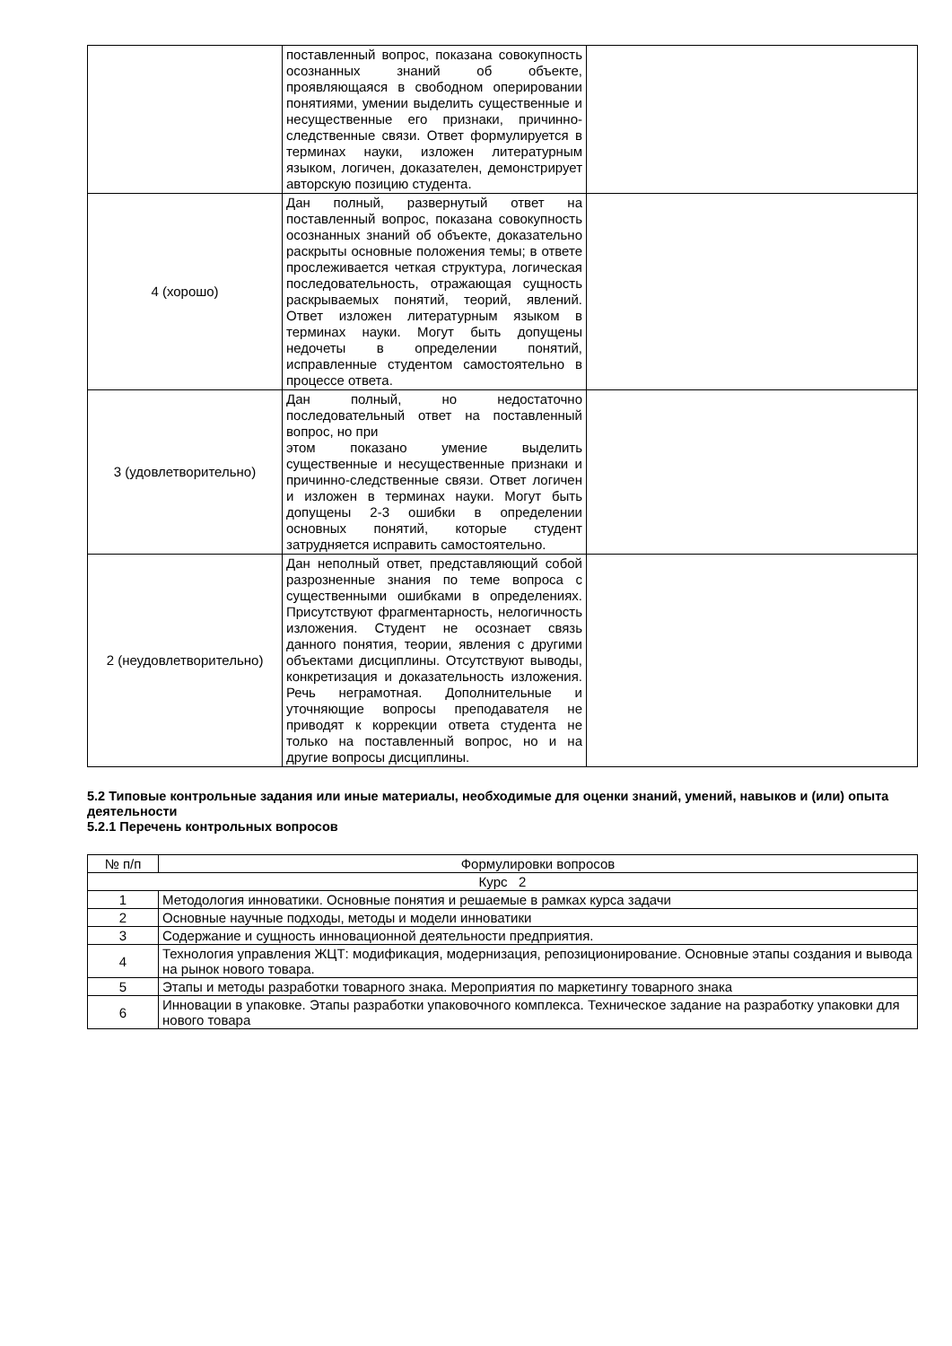| | поставленный вопрос, показана совокупность осознанных знаний об объекте, проявляющаяся в свободном оперировании понятиями, умении выделить существенные и несущественные его признаки, причинно-следственные связи. Ответ формулируется в терминах науки, изложен литературным языком, логичен, доказателен, демонстрирует авторскую позицию студента. | |
| 4 (хорошо) | Дан полный, развернутый ответ на поставленный вопрос, показана совокупность осознанных знаний об объекте, доказательно раскрыты основные положения темы; в ответе прослеживается четкая структура, логическая последовательность, отражающая сущность раскрываемых понятий, теорий, явлений. Ответ изложен литературным языком в терминах науки. Могут быть допущены недочеты в определении понятий, исправленные студентом самостоятельно в процессе ответа. | |
| 3 (удовлетворительно) | Дан полный, но недостаточно последовательный ответ на поставленный вопрос, но при этом показано умение выделить существенные и несущественные признаки и причинно-следственные связи. Ответ логичен и изложен в терминах науки. Могут быть допущены 2-3 ошибки в определении основных понятий, которые студент затрудняется исправить самостоятельно. | |
| 2 (неудовлетворительно) | Дан неполный ответ, представляющий собой разрозненные знания по теме вопроса с существенными ошибками в определениях. Присутствуют фрагментарность, нелогичность изложения. Студент не осознает связь данного понятия, теории, явления с другими объектами дисциплины. Отсутствуют выводы, конкретизация и доказательность изложения. Речь неграмотная. Дополнительные и уточняющие вопросы преподавателя не приводят к коррекции ответа студента не только на поставленный вопрос, но и на другие вопросы дисциплины. | |
5.2 Типовые контрольные задания или иные материалы, необходимые для оценки знаний, умений, навыков и (или) опыта деятельности
5.2.1 Перечень контрольных вопросов
| № п/п | Формулировки вопросов |
| --- | --- |
| Курс 2 | |
| 1 | Методология инноватики. Основные понятия и решаемые в рамках курса задачи |
| 2 | Основные научные подходы, методы и модели инноватики |
| 3 | Содержание и сущность инновационной деятельности предприятия. |
| 4 | Технология управления ЖЦТ: модификация, модернизация, репозиционирование. Основные этапы создания и вывода на рынок нового товара. |
| 5 | Этапы и методы разработки товарного знака. Мероприятия по маркетингу товарного знака |
| 6 | Инновации в упаковке. Этапы разработки упаковочного комплекса. Техническое задание на разработку упаковки для нового товара |